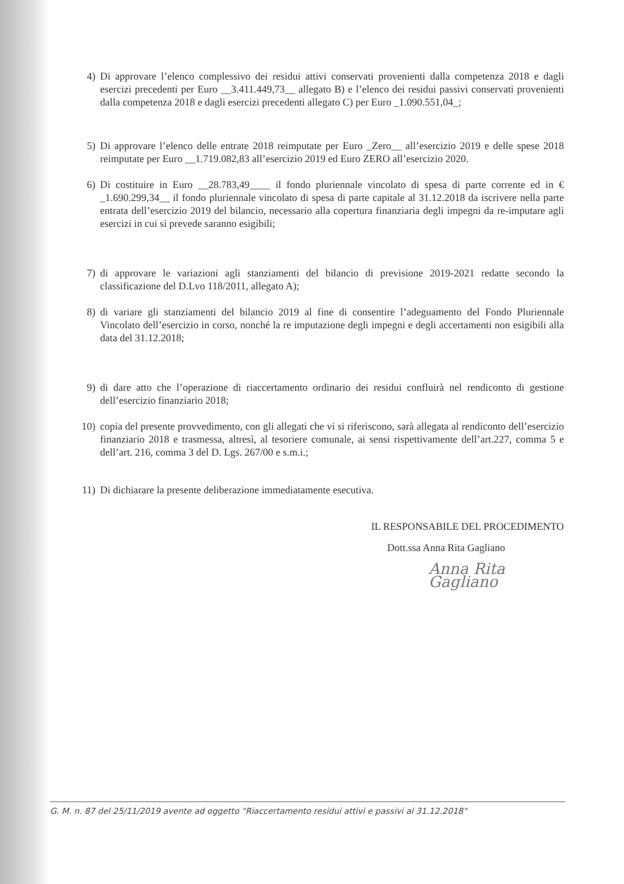4) Di approvare l’elenco complessivo dei residui attivi conservati provenienti dalla competenza 2018 e dagli esercizi precedenti per Euro __3.411.449,73__ allegato B) e l’elenco dei residui passivi conservati provenienti dalla competenza 2018 e dagli esercizi precedenti allegato C) per Euro _1.090.551,04_;
5) Di approvare l’elenco delle entrate 2018 reimputate per Euro _Zero__ all’esercizio 2019 e delle spese 2018 reimputate per Euro __1.719.082,83 all’esercizio 2019 ed Euro ZERO all’esercizio 2020.
6) Di costituire in Euro __28.783,49____ il fondo pluriennale vincolato di spesa di parte corrente ed in € _1.690.299,34__ il fondo pluriennale vincolato di spesa di parte capitale al 31.12.2018 da iscrivere nella parte entrata dell’esercizio 2019 del bilancio, necessario alla copertura finanziaria degli impegni da re-imputare agli esercizi in cui si prevede saranno esigibili;
7) di approvare le variazioni agli stanziamenti del bilancio di previsione 2019-2021 redatte secondo la classificazione del D.Lvo 118/2011, allegato A);
8) di variare gli stanziamenti del bilancio 2019 al fine di consentire l’adeguamento del Fondo Pluriennale Vincolato dell’esercizio in corso, nonché la re imputazione degli impegni e degli accertamenti non esigibili alla data del 31.12.2018;
9) di dare atto che l’operazione di riaccertamento ordinario dei residui confluirà nel rendiconto di gestione dell’esercizio finanziario 2018;
10) copia del presente provvedimento, con gli allegati che vi si riferiscono, sarà allegata al rendiconto dell’esercizio finanziario 2018 e trasmessa, altresì, al tesoriere comunale, ai sensi rispettivamente dell’art.227, comma 5 e dell’art. 216, comma 3 del D. Lgs. 267/00 e s.m.i.;
11) Di dichiarare la presente deliberazione immediatamente esecutiva.
IL RESPONSABILE DEL PROCEDIMENTO
Dott.ssa Anna Rita Gagliano
Anna Rita Gagliano
G. M. n. 87 del 25/11/2019 avente ad oggetto "Riaccertamento residui attivi e passivi al 31.12.2018"